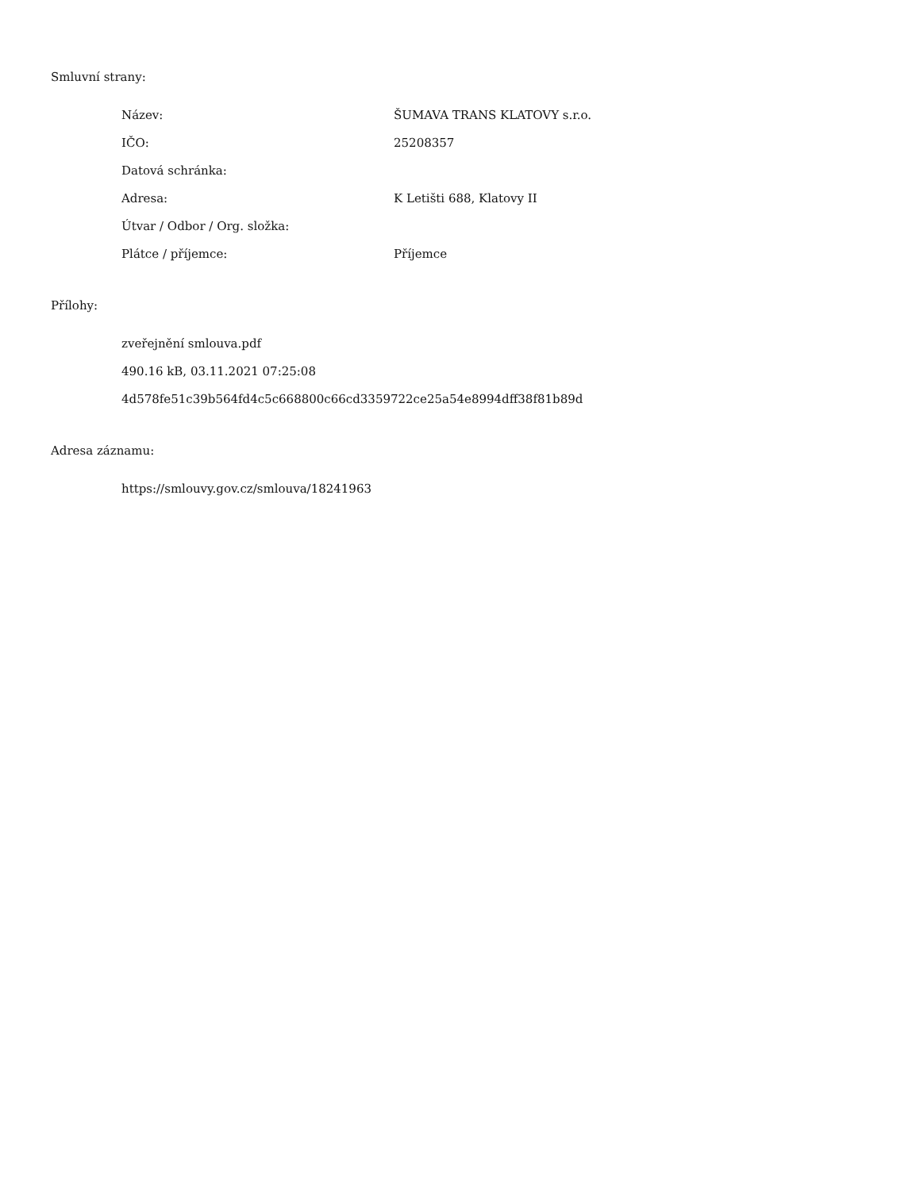Smluvní strany:
| Název: | ŠUMAVA TRANS KLATOVY s.r.o. |
| IČO: | 25208357 |
| Datová schránka: | |
| Adresa: | K Letišti 688, Klatovy II |
| Útvar / Odbor / Org. složka: | |
| Plátce / příjemce: | Příjemce |
Přílohy:
zveřejnění smlouva.pdf
490.16 kB, 03.11.2021 07:25:08
4d578fe51c39b564fd4c5c668800c66cd3359722ce25a54e8994dff38f81b89d
Adresa záznamu:
https://smlouvy.gov.cz/smlouva/18241963